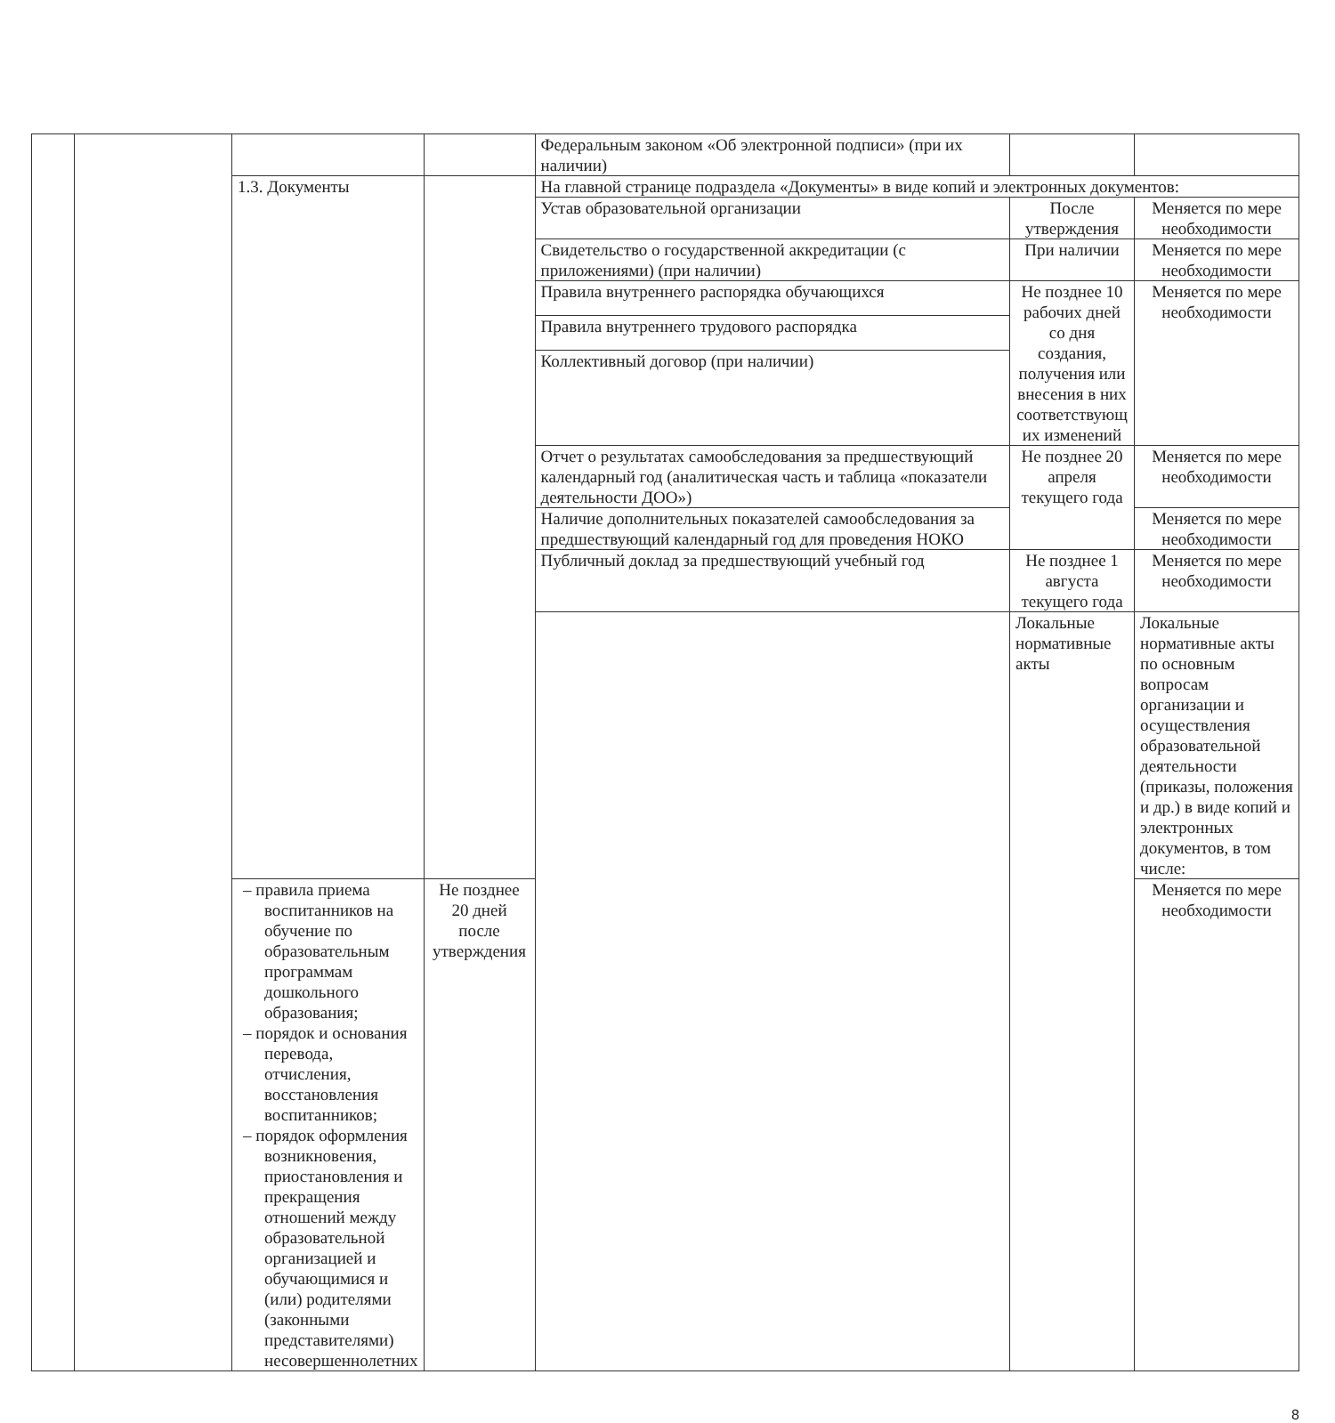| | | | | Федеральным законом «Об электронной подписи» (при их наличии) | | |
| | | 1.3. Документы | | На главной странице подраздела «Документы» в виде копий и электронных документов: | | |
| | | | | Устав образовательной организации | После утверждения | Меняется по мере необходимости |
| | | | | Свидетельство о государственной аккредитации (с приложениями) (при наличии) | При наличии | Меняется по мере необходимости |
| | | | | Правила внутреннего распорядка обучающихся | Не позднее 10 рабочих дней со дня создания, получения или внесения в них соответствующ их изменений | Меняется по мере необходимости |
| | | | | Правила внутреннего трудового распорядка | | |
| | | | | Коллективный договор (при наличии) | | |
| | | | | Отчет о результатах самообследования за предшествующий календарный год (аналитическая часть и таблица «показатели деятельности ДОО») | Не позднее 20 апреля текущего года | Меняется по мере необходимости |
| | | | | Наличие дополнительных показателей самообследования за предшествующий календарный год для проведения НОКО | | Меняется по мере необходимости |
| | | | | Публичный доклад за предшествующий учебный год | Не позднее 1 августа текущего года | Меняется по мере необходимости |
| | | | | | Локальные нормативные акты | Локальные нормативные акты по основным вопросам организации и осуществления образовательной деятельности (приказы, положения и др.) в виде копий и электронных документов, в том числе: |
| | | – правила приема воспитанников на обучение по образовательным программам дошкольного образования; – порядок и основания перевода, отчисления, восстановления воспитанников; – порядок оформления возникновения, приостановления и прекращения отношений между образовательной организацией и обучающимися и (или) родителями (законными представителями) несовершеннолетних | Не позднее 20 дней после утверждения | | | Меняется по мере необходимости |
8